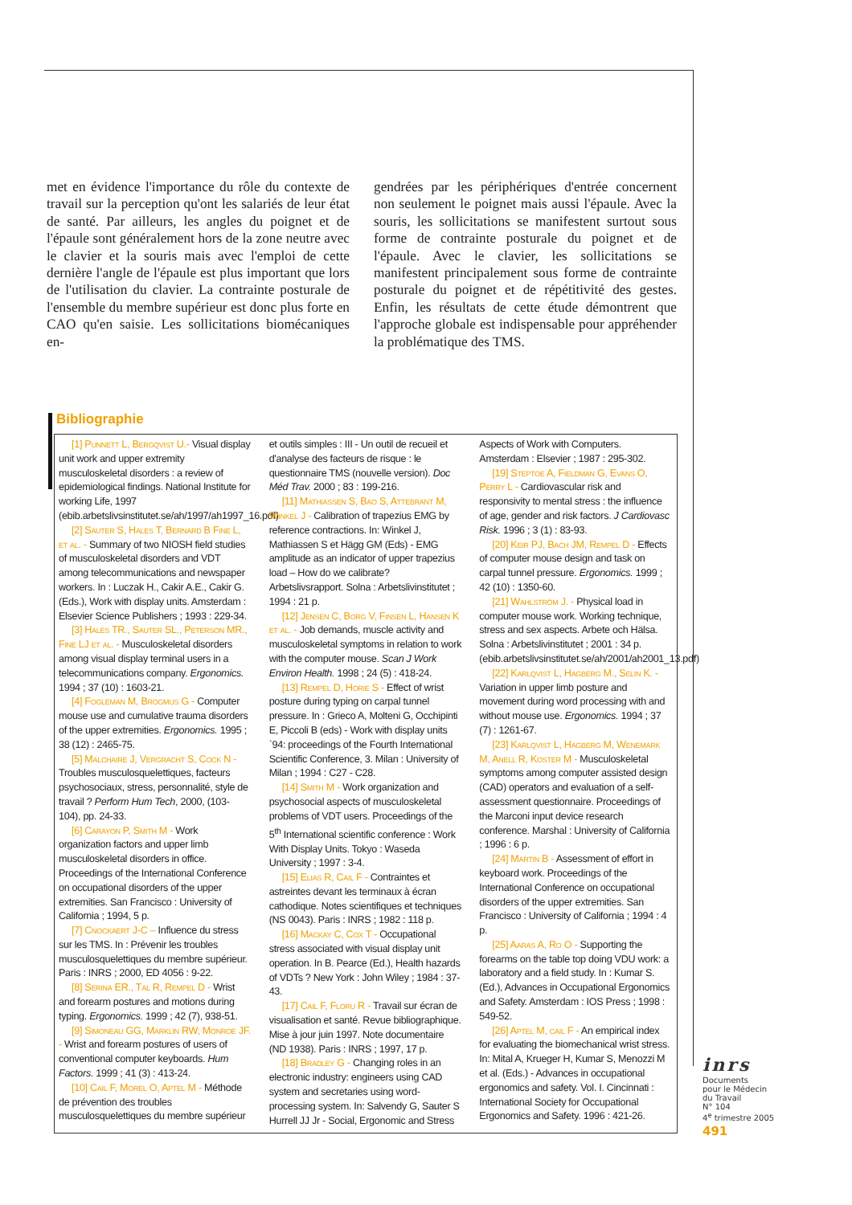met en évidence l'importance du rôle du contexte de travail sur la perception qu'ont les salariés de leur état de santé. Par ailleurs, les angles du poignet et de l'épaule sont généralement hors de la zone neutre avec le clavier et la souris mais avec l'emploi de cette dernière l'angle de l'épaule est plus important que lors de l'utilisation du clavier. La contrainte posturale de l'ensemble du membre supérieur est donc plus forte en CAO qu'en saisie. Les sollicitations biomécaniques en-
gendrées par les périphériques d'entrée concernent non seulement le poignet mais aussi l'épaule. Avec la souris, les sollicitations se manifestent surtout sous forme de contrainte posturale du poignet et de l'épaule. Avec le clavier, les sollicitations se manifestent principalement sous forme de contrainte posturale du poignet et de répétitivité des gestes. Enfin, les résultats de cette étude démontrent que l'approche globale est indispensable pour appréhender la problématique des TMS.
Bibliographie
[1] Punnett L, Bergqvist U.- Visual display unit work and upper extremity musculoskeletal disorders : a review of epidemiological findings. National Institute for working Life, 1997 (ebib.arbetslivsinstitutet.se/ah/1997/ah1997_16.pdf)
[2] Sauter S, Hales T, Bernard B Fine L, et al. - Summary of two NIOSH field studies of musculoskeletal disorders and VDT among telecommunications and newspaper workers. In : Luczak H., Cakir A.E., Cakir G. (Eds.), Work with display units. Amsterdam : Elsevier Science Publishers ; 1993 : 229-34.
[3] Hales TR., Sauter SL., Peterson MR., Fine LJ et al. - Musculoskeletal disorders among visual display terminal users in a telecommunications company. Ergonomics. 1994 ; 37 (10) : 1603-21.
[4] Fogleman M, Brogmus G - Computer mouse use and cumulative trauma disorders of the upper extremities. Ergonomics. 1995 ; 38 (12) : 2465-75.
[5] Malchaire J, Vergracht S, Cock N - Troubles musculosquelettiques, facteurs psychosociaux, stress, personnalité, style de travail ? Perform Hum Tech, 2000, (103-104), pp. 24-33.
[6] Carayon P, Smith M - Work organization factors and upper limb musculoskeletal disorders in office. Proceedings of the International Conference on occupational disorders of the upper extremities. San Francisco : University of California ; 1994, 5 p.
[7] Cnockaert J-C – Influence du stress sur les TMS. In : Prévenir les troubles musculosquelettiques du membre supérieur. Paris : INRS ; 2000, ED 4056 : 9-22.
[8] Serina ER., Tal R, Rempel D - Wrist and forearm postures and motions during typing. Ergonomics. 1999 ; 42 (7), 938-51.
[9] Simoneau GG, Marklin RW, Monroe JF. - Wrist and forearm postures of users of conventional computer keyboards. Hum Factors. 1999 ; 41 (3) : 413-24.
[10] Cail F, Morel O, Aptel M - Méthode de prévention des troubles musculosquelettiques du membre supérieur et outils simples : III - Un outil de recueil et d'analyse des facteurs de risque : le questionnaire TMS (nouvelle version). Doc Méd Trav. 2000 ; 83 : 199-216.
[11] Mathiassen S, Bao S, Attebrant M, Winkel J - Calibration of trapezius EMG by reference contractions. In: Winkel J, Mathiassen S et Hägg GM (Eds) - EMG amplitude as an indicator of upper trapezius load – How do we calibrate? Arbetslivsrapport. Solna : Arbetslivinstitutet ; 1994 : 21 p.
[12] Jensen C, Borg V, Finsen L, Hansen K et al. - Job demands, muscle activity and musculoskeletal symptoms in relation to work with the computer mouse. Scan J Work Environ Health. 1998 ; 24 (5) : 418-24.
[13] Rempel D, Horie S - Effect of wrist posture during typing on carpal tunnel pressure. In : Grieco A, Molteni G, Occhipinti E, Piccoli B (eds) - Work with display units `94: proceedings of the Fourth International Scientific Conference, 3. Milan : University of Milan ; 1994 : C27 - C28.
[14] Smith M - Work organization and psychosocial aspects of musculoskeletal problems of VDT users. Proceedings of the 5<sup>th</sup> International scientific conference : Work With Display Units. Tokyo : Waseda University ; 1997 : 3-4.
[15] Elias R, Cail F - Contraintes et astreintes devant les terminaux à écran cathodique. Notes scientifiques et techniques (NS 0043). Paris : INRS ; 1982 : 118 p.
[16] Mackay C, Cox T - Occupational stress associated with visual display unit operation. In B. Pearce (Ed.), Health hazards of VDTs ? New York : John Wiley ; 1984 : 37-43.
[17] Cail F, Floru R - Travail sur écran de visualisation et santé. Revue bibliographique. Mise à jour juin 1997. Note documentaire (ND 1938). Paris : INRS ; 1997, 17 p.
[18] Bradley G - Changing roles in an electronic industry: engineers using CAD system and secretaries using word-processing system. In: Salvendy G, Sauter S Hurrell JJ Jr - Social, Ergonomic and Stress Aspects of Work with Computers. Amsterdam : Elsevier ; 1987 : 295-302.
[19] Steptoe A, Fieldman G, Evans O, Perry L - Cardiovascular risk and responsivity to mental stress : the influence of age, gender and risk factors. J Cardiovasc Risk. 1996 ; 3 (1) : 83-93.
[20] Keir PJ, Bach JM, Rempel D - Effects of computer mouse design and task on carpal tunnel pressure. Ergonomics. 1999 ; 42 (10) : 1350-60.
[21] Wahlström J. - Physical load in computer mouse work. Working technique, stress and sex aspects. Arbete och Hälsa. Solna : Arbetslivinstitutet ; 2001 : 34 p. (ebib.arbetslivsinstitutet.se/ah/2001/ah2001_13.pdf)
[22] Karlqvist L, Hagberg M., Selin K. - Variation in upper limb posture and movement during word processing with and without mouse use. Ergonomics. 1994 ; 37 (7) : 1261-67.
[23] Karlqvist L, Hagberg M, Wenemark M, Anell R, Koster M - Musculoskeletal symptoms among computer assisted design (CAD) operators and evaluation of a self-assessment questionnaire. Proceedings of the Marconi input device research conference. Marshal : University of California ; 1996 : 6 p.
[24] Martin B - Assessment of effort in keyboard work. Proceedings of the International Conference on occupational disorders of the upper extremities. San Francisco : University of California ; 1994 : 4 p.
[25] Aaras A, Ro O - Supporting the forearms on the table top doing VDU work: a laboratory and a field study. In : Kumar S. (Ed.), Advances in Occupational Ergonomics and Safety. Amsterdam : IOS Press ; 1998 : 549-52.
[26] Aptel M, cail F - An empirical index for evaluating the biomechanical wrist stress. In: Mital A, Krueger H, Kumar S, Menozzi M et al. (Eds.) - Advances in occupational ergonomics and safety. Vol. I. Cincinnati : International Society for Occupational Ergonomics and Safety. 1996 : 421-26.
inrs
Documents
pour le Médecin
du Travail
N° 104
4<sup>e</sup> trimestre 2005
491